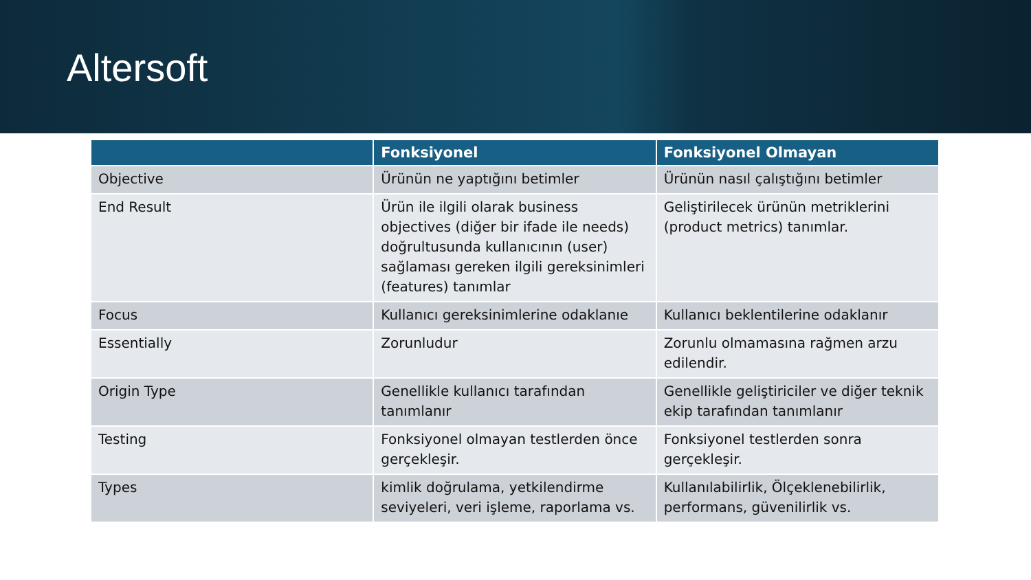Altersoft
| | Fonksiyonel | Fonksiyonel Olmayan |
| --- | --- | --- |
| Objective | Ürünün ne yaptığını betimler | Ürünün nasıl çalıştığını betimler |
| End Result | Ürün ile ilgili olarak business objectives (diğer bir ifade ile needs) doğrultusunda kullanıcının (user) sağlaması gereken ilgili gereksinimleri (features) tanımlar | Geliştirilecek ürünün metriklerini (product metrics) tanımlar. |
| Focus | Kullanıcı gereksinimlerine odaklanıe | Kullanıcı beklentilerine odaklanır |
| Essentially | Zorunludur | Zorunlu olmamasına rağmen arzu edilendir. |
| Origin Type | Genellikle kullanıcı tarafından tanımlanır | Genellikle geliştiriciler ve diğer teknik ekip tarafından tanımlanır |
| Testing | Fonksiyonel olmayan testlerden önce gerçekleşir. | Fonksiyonel testlerden sonra gerçekleşir. |
| Types | kimlik doğrulama, yetkilendirme seviyeleri, veri işleme, raporlama vs. | Kullanılabilirlik, Ölçeklenebilirlik, performans, güvenilirlik vs. |